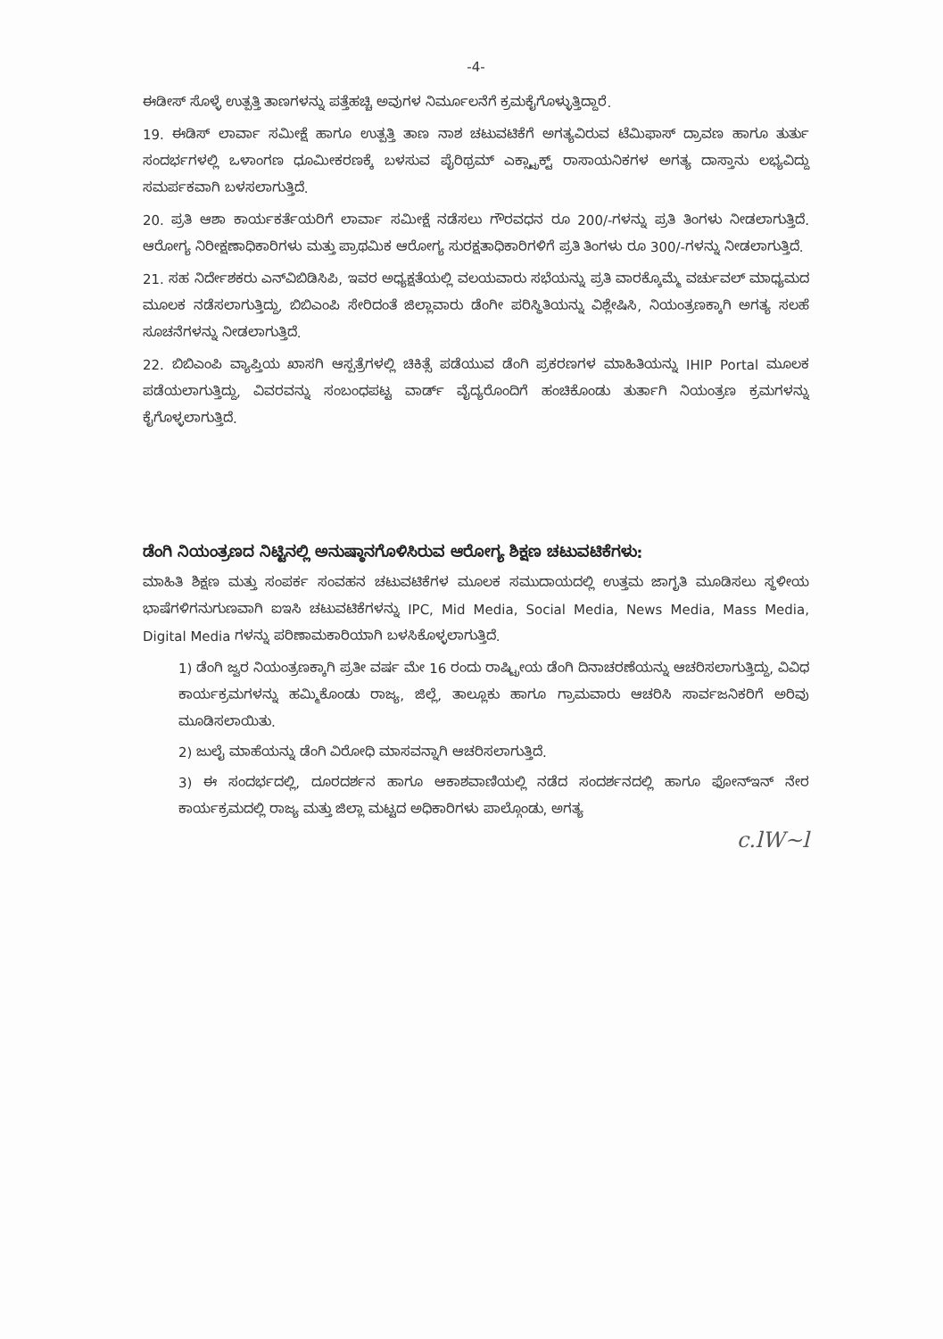-4-
ಈಡೀಸ್ ಸೊಳ್ಳೆ ಉತ್ಪತ್ತಿ ತಾಣಗಳನ್ನು ಪತ್ತೆಹಚ್ಚಿ ಅವುಗಳ ನಿರ್ಮೂಲನೆಗೆ ಕ್ರಮಕೈಗೊಳ್ಳುತ್ತಿದ್ದಾರೆ.
19. ಈಡಿಸ್ ಲಾರ್ವಾ ಸಮೀಕ್ಷೆ ಹಾಗೂ ಉತ್ಪತ್ತಿ ತಾಣ ನಾಶ ಚಟುವಟಿಕೆಗೆ ಅಗತ್ಯವಿರುವ ಟೆಮಿಫಾಸ್ ದ್ರಾವಣ ಹಾಗೂ ತುರ್ತು ಸಂದರ್ಭಗಳಲ್ಲಿ ಒಳಾಂಗಣ ಧೂಮೀಕರಣಕ್ಕೆ ಬಳಸುವ ಪೈರಿಥ್ರಮ್ ಎಕ್ಸ್ಟ್ರಾಕ್ಟ್ ರಾಸಾಯನಿಕಗಳ ಅಗತ್ಯ ದಾಸ್ತಾನು ಲಭ್ಯವಿದ್ದು ಸಮರ್ಪಕವಾಗಿ ಬಳಸಲಾಗುತ್ತಿದೆ.
20. ಪ್ರತಿ ಆಶಾ ಕಾರ್ಯಕರ್ತೆಯರಿಗೆ ಲಾರ್ವಾ ಸಮೀಕ್ಷೆ ನಡೆಸಲು ಗೌರವಧನ ರೂ 200/-ಗಳನ್ನು ಪ್ರತಿ ತಿಂಗಳು ನೀಡಲಾಗುತ್ತಿದೆ. ಆರೋಗ್ಯ ನಿರೀಕ್ಷಣಾಧಿಕಾರಿಗಳು ಮತ್ತು ಪ್ರಾಥಮಿಕ ಆರೋಗ್ಯ ಸುರಕ್ಷತಾಧಿಕಾರಿಗಳಿಗೆ ಪ್ರತಿ ತಿಂಗಳು ರೂ 300/-ಗಳನ್ನು ನೀಡಲಾಗುತ್ತಿದೆ.
21. ಸಹ ನಿರ್ದೇಶಕರು ಎನ್‌ವಿಬಿಡಿಸಿಪಿ, ಇವರ ಅಧ್ಯಕ್ಷತೆಯಲ್ಲಿ ವಲಯವಾರು ಸಭೆಯನ್ನು ಪ್ರತಿ ವಾರಕ್ಕೊಮ್ಮೆ ವರ್ಚುವಲ್ ಮಾಧ್ಯಮದ ಮೂಲಕ ನಡೆಸಲಾಗುತ್ತಿದ್ದು, ಬಿಬಿಎಂಪಿ ಸೇರಿದಂತೆ ಜಿಲ್ಲಾವಾರು ಡೆಂಗೀ ಪರಿಸ್ಥಿತಿಯನ್ನು ವಿಶ್ಲೇಷಿಸಿ, ನಿಯಂತ್ರಣಕ್ಕಾಗಿ ಅಗತ್ಯ ಸಲಹೆ ಸೂಚನೆಗಳನ್ನು ನೀಡಲಾಗುತ್ತಿದೆ.
22. ಬಿಬಿಎಂಪಿ ವ್ಯಾಪ್ತಿಯ ಖಾಸಗಿ ಆಸ್ಪತ್ರೆಗಳಲ್ಲಿ ಚಿಕಿತ್ಸೆ ಪಡೆಯುವ ಡೆಂಗಿ ಪ್ರಕರಣಗಳ ಮಾಹಿತಿಯನ್ನು IHIP Portal ಮೂಲಕ ಪಡೆಯಲಾಗುತ್ತಿದ್ದು, ವಿವರವನ್ನು ಸಂಬಂಧಪಟ್ಟ ವಾರ್ಡ್ ವೈದ್ಯರೊಂದಿಗೆ ಹಂಚಿಕೊಂಡು ತುರ್ತಾಗಿ ನಿಯಂತ್ರಣ ಕ್ರಮಗಳನ್ನು ಕೈಗೊಳ್ಳಲಾಗುತ್ತಿದೆ.
ಡೆಂಗಿ ನಿಯಂತ್ರಣದ ನಿಟ್ಟಿನಲ್ಲಿ ಅನುಷ್ಠಾನಗೊಳಿಸಿರುವ ಆರೋಗ್ಯ ಶಿಕ್ಷಣ ಚಟುವಟಿಕೆಗಳು:
ಮಾಹಿತಿ ಶಿಕ್ಷಣ ಮತ್ತು ಸಂಪರ್ಕ ಸಂವಹನ ಚಟುವಟಿಕೆಗಳ ಮೂಲಕ ಸಮುದಾಯದಲ್ಲಿ ಉತ್ತಮ ಜಾಗೃತಿ ಮೂಡಿಸಲು ಸ್ಥಳೀಯ ಭಾಷೆಗಳಿಗನುಗುಣವಾಗಿ ಐಇಸಿ ಚಟುವಟಿಕೆಗಳನ್ನು IPC, Mid Media, Social Media, News Media, Mass Media, Digital Media ಗಳನ್ನು ಪರಿಣಾಮಕಾರಿಯಾಗಿ ಬಳಸಿಕೊಳ್ಳಲಾಗುತ್ತಿದೆ.
1) ಡೆಂಗಿ ಜ್ವರ ನಿಯಂತ್ರಣಕ್ಕಾಗಿ ಪ್ರತೀ ವರ್ಷ ಮೇ 16 ರಂದು ರಾಷ್ಟ್ರೀಯ ಡೆಂಗಿ ದಿನಾಚರಣೆಯನ್ನು ಆಚರಿಸಲಾಗುತ್ತಿದ್ದು, ವಿವಿಧ ಕಾರ್ಯಕ್ರಮಗಳನ್ನು ಹಮ್ಮಿಕೊಂಡು ರಾಜ್ಯ, ಜಿಲ್ಲೆ, ತಾಲ್ಲೂಕು ಹಾಗೂ ಗ್ರಾಮವಾರು ಆಚರಿಸಿ ಸಾರ್ವಜನಿಕರಿಗೆ ಅರಿವು ಮೂಡಿಸಲಾಯಿತು.
2) ಜುಲೈ ಮಾಹೆಯನ್ನು ಡೆಂಗಿ ವಿರೋಧಿ ಮಾಸವನ್ನಾಗಿ ಆಚರಿಸಲಾಗುತ್ತಿದೆ.
3) ಈ ಸಂದರ್ಭದಲ್ಲಿ, ದೂರದರ್ಶನ ಹಾಗೂ ಆಕಾಶವಾಣಿಯಲ್ಲಿ ನಡೆದ ಸಂದರ್ಶನದಲ್ಲಿ ಹಾಗೂ ಫೋನ್‌ಇನ್ ನೇರ ಕಾರ್ಯಕ್ರಮದಲ್ಲಿ ರಾಜ್ಯ ಮತ್ತು ಜಿಲ್ಲಾ ಮಟ್ಟದ ಅಧಿಕಾರಿಗಳು ಪಾಲ್ಗೊಂಡು, ಅಗತ್ಯ
c.lW~l